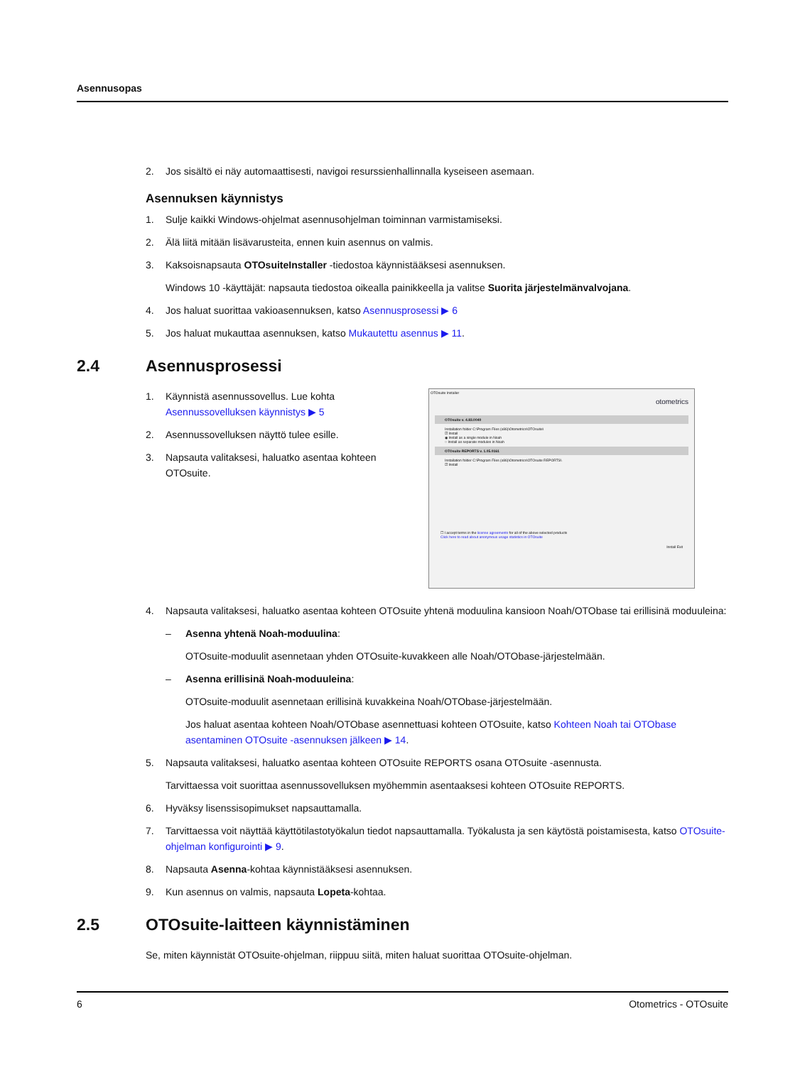Asennusopas
2. Jos sisältö ei näy automaattisesti, navigoi resurssienhallinnalla kyseiseen asemaan.
Asennuksen käynnistys
1. Sulje kaikki Windows-ohjelmat asennusohjelman toiminnan varmistamiseksi.
2. Älä liitä mitään lisävarusteita, ennen kuin asennus on valmis.
3. Kaksoisnapsauta OTOsuiteInstaller -tiedostoa käynnistääksesi asennuksen.
Windows 10 -käyttäjät: napsauta tiedostoa oikealla painikkeella ja valitse Suorita järjestelmänvalvojana.
4. Jos haluat suorittaa vakioasennuksen, katso Asennusprosessi ▶ 6
5. Jos haluat mukauttaa asennuksen, katso Mukautettu asennus ▶ 11.
2.4 Asennusprosessi
1. Käynnistä asennussovellus. Lue kohta Asennussovelluksen käynnistys ▶ 5
2. Asennussovelluksen näyttö tulee esille.
3. Napsauta valitaksesi, haluatko asentaa kohteen OTOsuite.
OTOsuite Installer
otometrics
OTOsuite v. 4.83.0040
Installation folder C:\Program Files (x86)\Otometrics\OTOsuite\
☑ Install
◉ Install as a single module in Noah
○ Install as separate modules in Noah
OTOsuite REPORTS v. 1.05.0161
Installation folder C:\Program Files (x86)\Otometrics\OTOsuite REPORTS\
☑ Install
☐ I accept terms in the license agreements for all of the above selected products
Click here to read about anonymous usage statistics in OTOsuite
Install Exit
4. Napsauta valitaksesi, haluatko asentaa kohteen OTOsuite yhtenä moduulina kansioon Noah/OTObase tai erillisinä moduuleina:
– Asenna yhtenä Noah-moduulina:
OTOsuite-moduulit asennetaan yhden OTOsuite-kuvakkeen alle Noah/OTObase-järjestelmään.
– Asenna erillisinä Noah-moduuleina:
OTOsuite-moduulit asennetaan erillisinä kuvakkeina Noah/OTObase-järjestelmään.
Jos haluat asentaa kohteen Noah/OTObase asennettuasi kohteen OTOsuite, katso Kohteen Noah tai OTObase asentaminen OTOsuite -asennuksen jälkeen ▶ 14.
5. Napsauta valitaksesi, haluatko asentaa kohteen OTOsuite REPORTS osana OTOsuite -asennusta.
Tarvittaessa voit suorittaa asennussovelluksen myöhemmin asentaaksesi kohteen OTOsuite REPORTS.
6. Hyväksy lisenssisopimukset napsauttamalla.
7. Tarvittaessa voit näyttää käyttötilastotyökalun tiedot napsauttamalla. Työkalusta ja sen käytöstä poistamisesta, katso OTOsuite-ohjelman konfigurointi ▶ 9.
8. Napsauta Asenna-kohtaa käynnistääksesi asennuksen.
9. Kun asennus on valmis, napsauta Lopeta-kohtaa.
2.5 OTOsuite-laitteen käynnistäminen
Se, miten käynnistät OTOsuite-ohjelman, riippuu siitä, miten haluat suorittaa OTOsuite-ohjelman.
6 Otometrics - OTOsuite